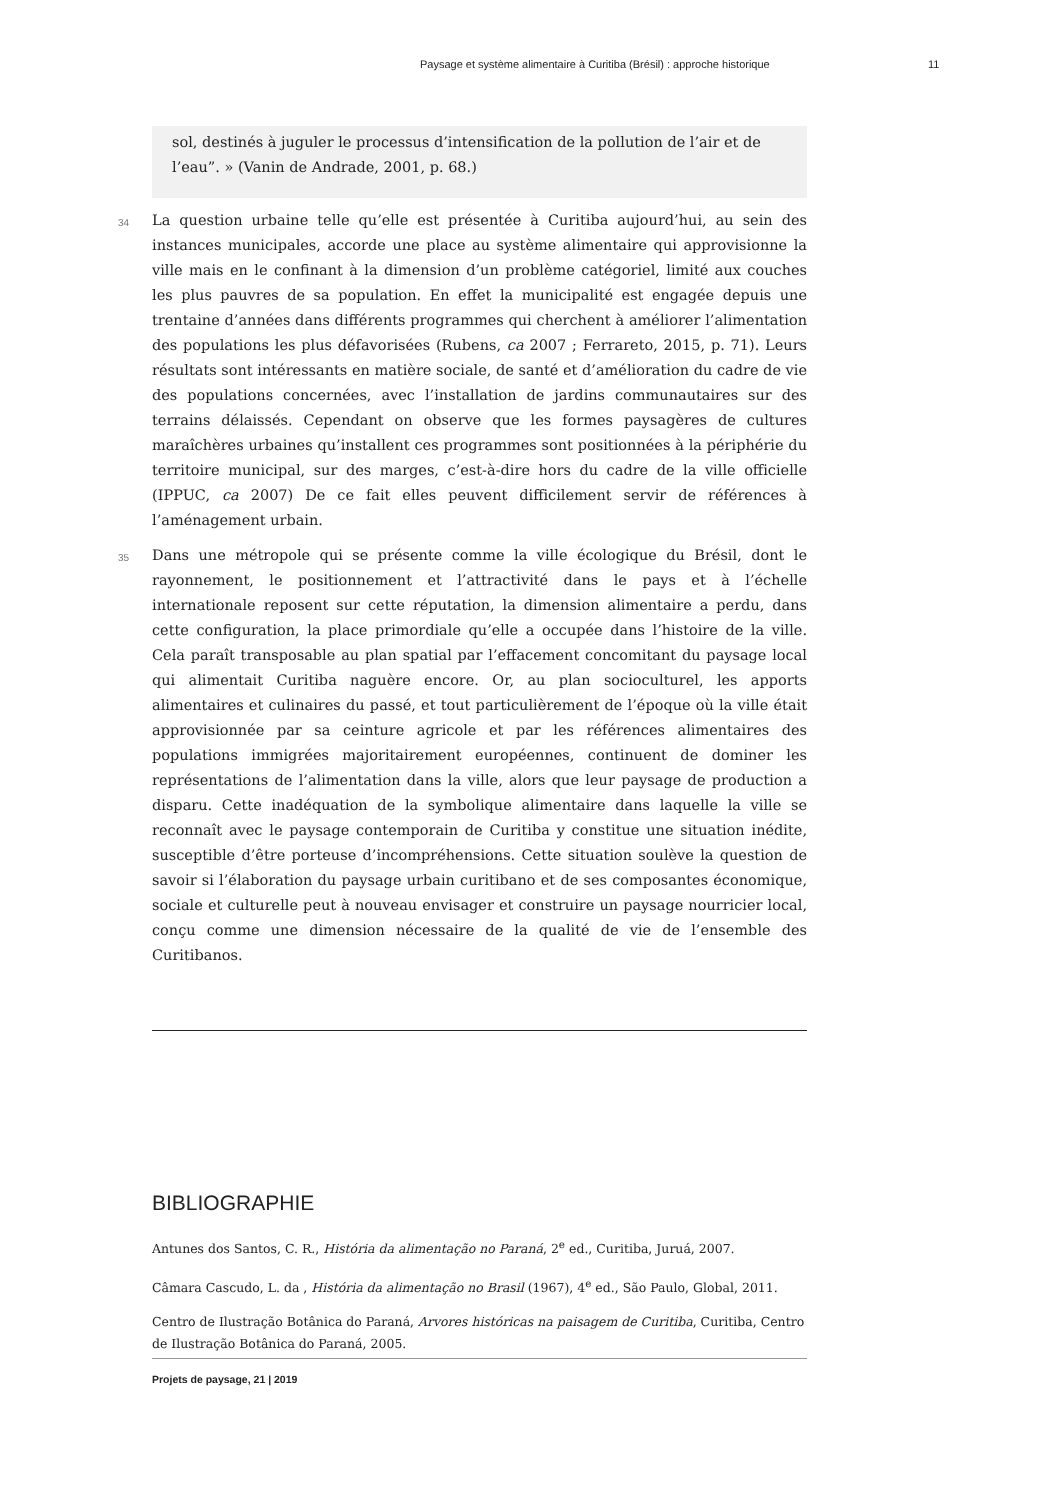Paysage et système alimentaire à Curitiba (Brésil) : approche historique 11
sol, destinés à juguler le processus d’intensification de la pollution de l’air et de l’eau”. » (Vanin de Andrade, 2001, p. 68.)
34
La question urbaine telle qu’elle est présentée à Curitiba aujourd’hui, au sein des instances municipales, accorde une place au système alimentaire qui approvisionne la ville mais en le confinant à la dimension d’un problème catégoriel, limité aux couches les plus pauvres de sa population. En effet la municipalité est engagée depuis une trentaine d’années dans différents programmes qui cherchent à améliorer l’alimentation des populations les plus défavorisées (Rubens, ca 2007 ; Ferrareto, 2015, p. 71). Leurs résultats sont intéressants en matière sociale, de santé et d’amélioration du cadre de vie des populations concernées, avec l’installation de jardins communautaires sur des terrains délaissés. Cependant on observe que les formes paysagères de cultures maraîchères urbaines qu’installent ces programmes sont positionnées à la périphérie du territoire municipal, sur des marges, c’est-à-dire hors du cadre de la ville officielle (IPPUC, ca 2007) De ce fait elles peuvent difficilement servir de références à l’aménagement urbain.
35
Dans une métropole qui se présente comme la ville écologique du Brésil, dont le rayonnement, le positionnement et l’attractivité dans le pays et à l’échelle internationale reposent sur cette réputation, la dimension alimentaire a perdu, dans cette configuration, la place primordiale qu’elle a occupée dans l’histoire de la ville. Cela paraît transposable au plan spatial par l’effacement concomitant du paysage local qui alimentait Curitiba naguère encore. Or, au plan socioculturel, les apports alimentaires et culinaires du passé, et tout particulièrement de l’époque où la ville était approvisionnée par sa ceinture agricole et par les références alimentaires des populations immigrées majoritairement européennes, continuent de dominer les représentations de l’alimentation dans la ville, alors que leur paysage de production a disparu. Cette inadéquation de la symbolique alimentaire dans laquelle la ville se reconnaît avec le paysage contemporain de Curitiba y constitue une situation inédite, susceptible d’être porteuse d’incompréhensions. Cette situation soulève la question de savoir si l’élaboration du paysage urbain curitibano et de ses composantes économique, sociale et culturelle peut à nouveau envisager et construire un paysage nourricier local, conçu comme une dimension nécessaire de la qualité de vie de l’ensemble des Curitibanos.
BIBLIOGRAPHIE
Antunes dos Santos, C. R., História da alimentação no Paraná, 2<sup>e</sup> ed., Curitiba, Juruá, 2007.
Câmara Cascudo, L. da , História da alimentação no Brasil (1967), 4<sup>e</sup> ed., São Paulo, Global, 2011.
Centro de Ilustração Botânica do Paraná, Arvores históricas na paisagem de Curitiba, Curitiba, Centro de Ilustração Botânica do Paraná, 2005.
Projets de paysage, 21 | 2019